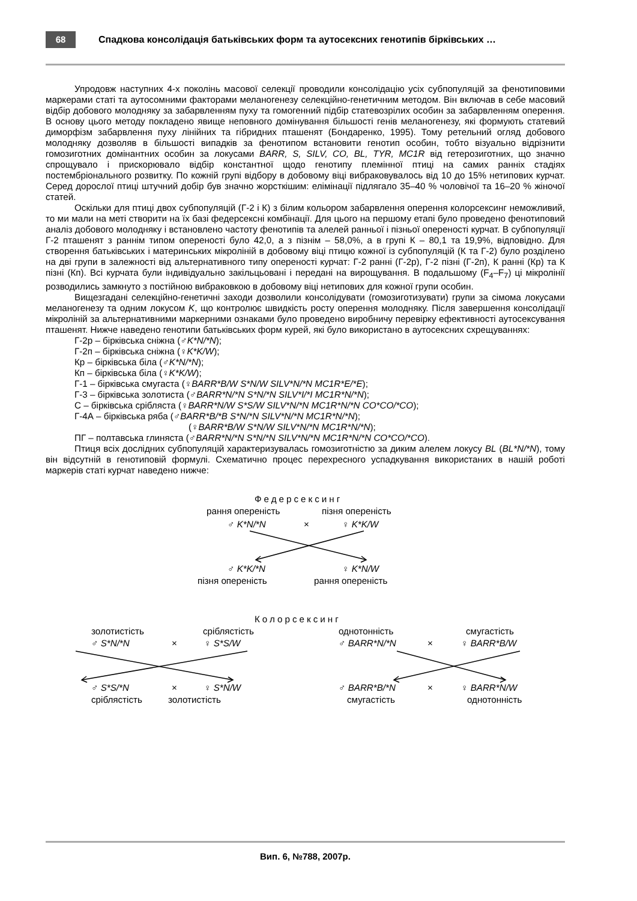68
Спадкова консолідація батьківських форм та аутосексних генотипів бірківських …
Упродовж наступних 4-х поколінь масової селекції проводили консолідацію усіх субпопуляцій за фенотиповими маркерами статі та аутосомними факторами меланогенезу селекційно-генетичним методом. Він включав в себе масовий відбір добового молодняку за забарвленням пуху та гомогенний підбір статевозрілих особин за забарвленням оперення. В основу цього методу покладено явище неповного домінування більшості генів меланогенезу, які формують статевий диморфізм забарвлення пуху лінійних та гібридних пташенят (Бондаренко, 1995). Тому ретельний огляд добового молодняку дозволяв в більшості випадків за фенотипом встановити генотип особин, тобто візуально відрізнити гомозиготних домінантних особин за локусами BARR, S, SILV, CO, BL, TYR, MC1R від гетерозиготних, що значно спрощувало і прискорювало відбір константної щодо генотипу племінної птиці на самих ранніх стадіях постембріонального розвитку. По кожній групі відбору в добовому віці вибраковувалось від 10 до 15% нетипових курчат. Серед дорослої птиці штучний добір був значно жорсткішим: елімінації підлягало 35–40 % чоловічої та 16–20 % жіночої статей.
Оскільки для птиці двох субпопуляцій (Г-2 і К) з білим кольором забарвлення оперення колорсексинг неможливий, то ми мали на меті створити на їх базі федерсексні комбінації. Для цього на першому етапі було проведено фенотиповий аналіз добового молодняку і встановлено частоту фенотипів та алелей ранньої і пізньої опереності курчат. В субпопуляції Г-2 пташенят з раннім типом опереності було 42,0, а з пізнім – 58,0%, а в групі К – 80,1 та 19,9%, відповідно. Для створення батьківських і материнських мікроліній в добовому віці птицю кожної із субпопуляцій (К та Г-2) було розділено на дві групи в залежності від альтернативного типу опереності курчат: Г-2 ранні (Г-2р), Г-2 пізні (Г-2п), К ранні (Кр) та К пізні (Кп). Всі курчата були індивідуально закільцьовані і передані на вирощування. В подальшому (F<sub>4</sub>–F<sub>7</sub>) ці мікролінії розводились замкнуто з постійною вибраковкою в добовому віці нетипових для кожної групи особин.
Вищезгадані селекційно-генетичні заходи дозволили консолідувати (гомозиготизувати) групи за сімома локусами меланогенезу та одним локусом K, що контролює швидкість росту оперення молодняку. Після завершення консолідації мікроліній за альтернативними маркерними ознаками було проведено виробничу перевірку ефективності аутосексування пташенят. Нижче наведено генотипи батьківських форм курей, які було використано в аутосексних схрещуваннях:
Г-2р – бірківська сніжна (♂K*N/*N);
Г-2п – бірківська сніжна (♀K*K/W);
Кр – бірківська біла (♂K*N/*N);
Кп – бірківська біла (♀K*K/W);
Г-1 – бірківська смугаста (♀BARR*B/W S*N/W SILV*N/*N MC1R*E/*E);
Г-3 – бірківська золотиста (♂BARR*N/*N S*N/*N SILV*I/*I MC1R*N/*N);
С – бірківська срібляста (♀BARR*N/W S*S/W SILV*N/*N MC1R*N/*N CO*CO/*CO);
Г-4А – бірківська ряба (♂BARR*B/*B S*N/*N SILV*N/*N MC1R*N/*N);
(♀BARR*B/W S*N/W SILV*N/*N MC1R*N/*N);
ПГ – полтавська глиняста (♂BARR*N/*N S*N/*N SILV*N/*N MC1R*N/*N CO*CO/*CO).
Птиця всіх дослідних субпопуляцій характеризувалась гомозиготністю за диким алелем локусу BL (BL*N/*N), тому він відсутній в генотиповій формулі. Схематично процес перехресного успадкування використаних в нашій роботі маркерів статі курчат наведено нижче:
Федерсексинг
рання опереність пізня опереність
♂ K*N/*N × ♀ K*K/W
♂ K*K/*N ♀ K*N/W
пізня опереність рання опереність
Колорсексинг
золотистість сріблястість однотонність смугастість
♂ S*N/*N × ♀ S*S/W ♂ BARR*N/*N × ♀ BARR*B/W
♂ S*S/*N × ♀ S*N/W ♂ BARR*B/*N × ♀ BARR*N/W
сріблястість золотистість смугастість однотонність
Вип. 6, №788, 2007р.